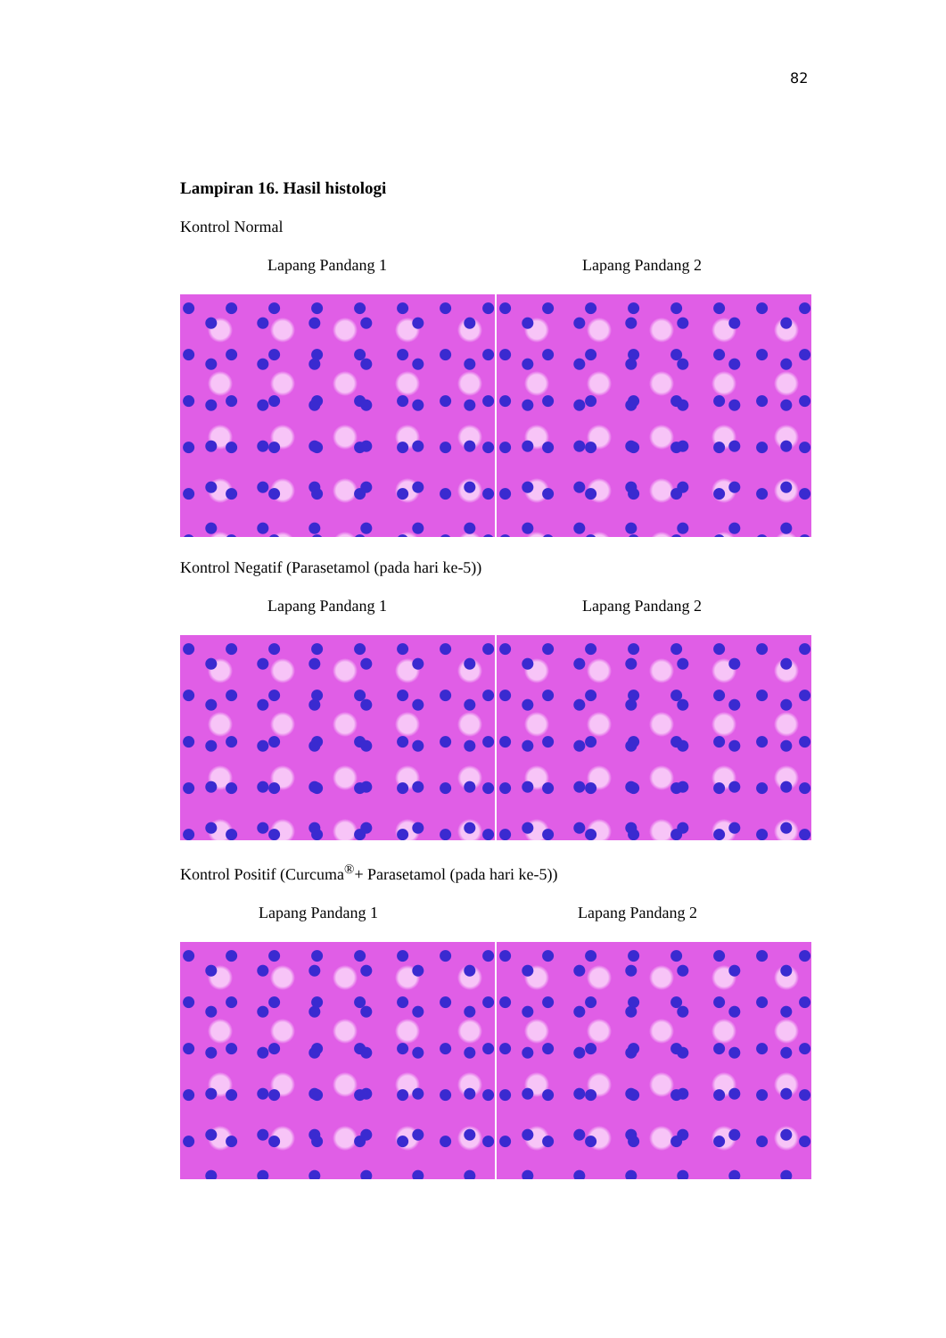82
Lampiran 16. Hasil histologi
Kontrol Normal
Lapang Pandang 1 Lapang Pandang 2
Kontrol Negatif (Parasetamol (pada hari ke-5))
Lapang Pandang 1 Lapang Pandang 2
Kontrol Positif (Curcuma<sup>®</sup>+ Parasetamol (pada hari ke-5))
Lapang Pandang 1 Lapang Pandang 2